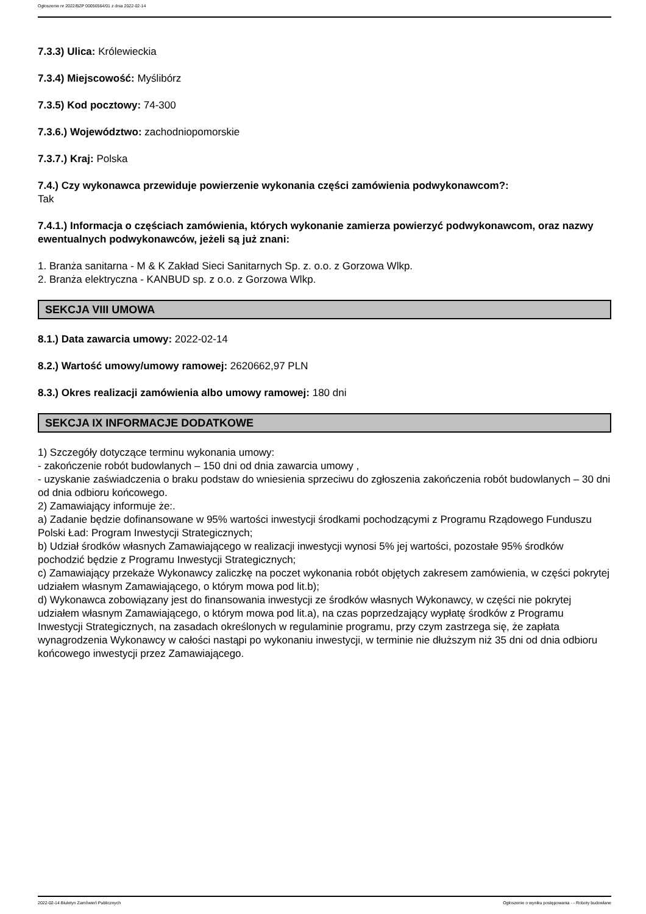Ogłoszenie nr 2022/BZP 00056564/01 z dnia 2022-02-14
7.3.3) Ulica: Królewieckia
7.3.4) Miejscowość: Myślibórz
7.3.5) Kod pocztowy: 74-300
7.3.6.) Województwo: zachodniopomorskie
7.3.7.) Kraj: Polska
7.4.) Czy wykonawca przewiduje powierzenie wykonania części zamówienia podwykonawcom?:
Tak
7.4.1.) Informacja o częściach zamówienia, których wykonanie zamierza powierzyć podwykonawcom, oraz nazwy ewentualnych podwykonawców, jeżeli są już znani:
1. Branża sanitarna - M & K Zakład Sieci Sanitarnych Sp. z. o.o. z Gorzowa Wlkp.
2. Branża elektryczna - KANBUD sp. z o.o. z Gorzowa Wlkp.
SEKCJA VIII UMOWA
8.1.) Data zawarcia umowy: 2022-02-14
8.2.) Wartość umowy/umowy ramowej: 2620662,97 PLN
8.3.) Okres realizacji zamówienia albo umowy ramowej: 180 dni
SEKCJA IX INFORMACJE DODATKOWE
1) Szczegóły dotyczące terminu wykonania umowy:
- zakończenie robót budowlanych – 150 dni od dnia zawarcia umowy ,
- uzyskanie zaświadczenia o braku podstaw do wniesienia sprzeciwu do zgłoszenia zakończenia robót budowlanych – 30 dni od dnia odbioru końcowego.
2) Zamawiający informuje że:.
a) Zadanie będzie dofinansowane w 95% wartości inwestycji środkami pochodzącymi z Programu Rządowego Funduszu Polski Ład: Program Inwestycji Strategicznych;
b) Udział środków własnych Zamawiającego w realizacji inwestycji wynosi 5% jej wartości, pozostałe 95% środków pochodzić będzie z Programu Inwestycji Strategicznych;
c) Zamawiający przekaże Wykonawcy zaliczkę na poczet wykonania robót objętych zakresem zamówienia, w części pokrytej udziałem własnym Zamawiającego, o którym mowa pod lit.b);
d) Wykonawca zobowiązany jest do finansowania inwestycji ze środków własnych Wykonawcy, w części nie pokrytej udziałem własnym Zamawiającego, o którym mowa pod lit.a), na czas poprzedzający wypłatę środków z Programu Inwestycji Strategicznych, na zasadach określonych w regulaminie programu, przy czym zastrzega się, że zapłata wynagrodzenia Wykonawcy w całości nastąpi po wykonaniu inwestycji, w terminie nie dłuższym niż 35 dni od dnia odbioru końcowego inwestycji przez Zamawiającego.
2022-02-14 Biuletyn Zamówień Publicznych Ogłoszenie o wyniku postępowania - - Roboty budowlane